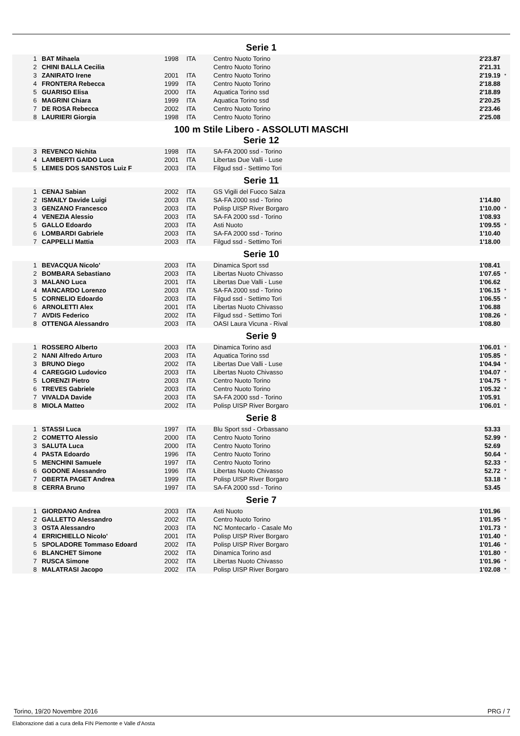Serie 1
| 1 | BAT Mihaela | 1998 | ITA | Centro Nuoto Torino | 2'23.87 | |
| 2 | CHINI BALLA Cecilia | | | Centro Nuoto Torino | 2'21.31 | |
| 3 | ZANIRATO Irene | 2001 | ITA | Centro Nuoto Torino | 2'19.19 | * |
| 4 | FRONTERA Rebecca | 1999 | ITA | Centro Nuoto Torino | 2'18.88 | |
| 5 | GUARISO Elisa | 2000 | ITA | Aquatica Torino ssd | 2'18.89 | |
| 6 | MAGRINI Chiara | 1999 | ITA | Aquatica Torino ssd | 2'20.25 | |
| 7 | DE ROSA Rebecca | 2002 | ITA | Centro Nuoto Torino | 2'23.46 | |
| 8 | LAURIERI Giorgia | 1998 | ITA | Centro Nuoto Torino | 2'25.08 | |
100 m Stile Libero - ASSOLUTI MASCHI
Serie 12
| 3 | REVENCO Nichita | 1998 | ITA | SA-FA 2000 ssd - Torino | | |
| 4 | LAMBERTI GAIDO Luca | 2001 | ITA | Libertas Due Valli - Luse | | |
| 5 | LEMES DOS SANSTOS Luiz F | 2003 | ITA | Filgud ssd - Settimo Tori | | |
Serie 11
| 1 | CENAJ Sabian | 2002 | ITA | GS Vigili del Fuoco Salza | | |
| 2 | ISMAILY Davide Luigi | 2003 | ITA | SA-FA 2000 ssd - Torino | 1'14.80 | |
| 3 | GENZANO Francesco | 2003 | ITA | Polisp UISP River Borgaro | 1'10.00 | * |
| 4 | VENEZIA Alessio | 2003 | ITA | SA-FA 2000 ssd - Torino | 1'08.93 | |
| 5 | GALLO Edoardo | 2003 | ITA | Asti Nuoto | 1'09.55 | * |
| 6 | LOMBARDI Gabriele | 2003 | ITA | SA-FA 2000 ssd - Torino | 1'10.40 | |
| 7 | CAPPELLI Mattia | 2003 | ITA | Filgud ssd - Settimo Tori | 1'18.00 | |
Serie 10
| 1 | BEVACQUA Nicolo' | 2003 | ITA | Dinamica Sport ssd | 1'08.41 | |
| 2 | BOMBARA Sebastiano | 2003 | ITA | Libertas Nuoto Chivasso | 1'07.65 | * |
| 3 | MALANO Luca | 2001 | ITA | Libertas Due Valli - Luse | 1'06.62 | |
| 4 | MANCARDO Lorenzo | 2003 | ITA | SA-FA 2000 ssd - Torino | 1'06.15 | * |
| 5 | CORNELIO Edoardo | 2003 | ITA | Filgud ssd - Settimo Tori | 1'06.55 | * |
| 6 | ARNOLETTI Alex | 2001 | ITA | Libertas Nuoto Chivasso | 1'06.88 | |
| 7 | AVDIS Federico | 2002 | ITA | Filgud ssd - Settimo Tori | 1'08.26 | * |
| 8 | OTTENGA Alessandro | 2003 | ITA | OASI Laura Vicuna - Rival | 1'08.80 | |
Serie 9
| 1 | ROSSERO Alberto | 2003 | ITA | Dinamica Torino asd | 1'06.01 | * |
| 2 | NANI Alfredo Arturo | 2003 | ITA | Aquatica Torino ssd | 1'05.85 | * |
| 3 | BRUNO Diego | 2002 | ITA | Libertas Due Valli - Luse | 1'04.94 | * |
| 4 | CAREGGIO Ludovico | 2003 | ITA | Libertas Nuoto Chivasso | 1'04.07 | * |
| 5 | LORENZI Pietro | 2003 | ITA | Centro Nuoto Torino | 1'04.75 | * |
| 6 | TREVES Gabriele | 2003 | ITA | Centro Nuoto Torino | 1'05.32 | * |
| 7 | VIVALDA Davide | 2003 | ITA | SA-FA 2000 ssd - Torino | 1'05.91 | |
| 8 | MIOLA Matteo | 2002 | ITA | Polisp UISP River Borgaro | 1'06.01 | * |
Serie 8
| 1 | STASSI Luca | 1997 | ITA | Blu Sport ssd - Orbassano | 53.33 | |
| 2 | COMETTO Alessio | 2000 | ITA | Centro Nuoto Torino | 52.99 | * |
| 3 | SALUTA Luca | 2000 | ITA | Centro Nuoto Torino | 52.69 | |
| 4 | PASTA Edoardo | 1996 | ITA | Centro Nuoto Torino | 50.64 | * |
| 5 | MENCHINI Samuele | 1997 | ITA | Centro Nuoto Torino | 52.33 | * |
| 6 | GODONE Alessandro | 1996 | ITA | Libertas Nuoto Chivasso | 52.72 | * |
| 7 | OBERTA PAGET Andrea | 1999 | ITA | Polisp UISP River Borgaro | 53.18 | * |
| 8 | CERRA Bruno | 1997 | ITA | SA-FA 2000 ssd - Torino | 53.45 | |
Serie 7
| 1 | GIORDANO Andrea | 2003 | ITA | Asti Nuoto | 1'01.96 | |
| 2 | GALLETTO Alessandro | 2002 | ITA | Centro Nuoto Torino | 1'01.95 | * |
| 3 | OSTA Alessandro | 2003 | ITA | NC Montecarlo - Casale Mo | 1'01.73 | * |
| 4 | ERRICHIELLO Nicolo' | 2001 | ITA | Polisp UISP River Borgaro | 1'01.40 | * |
| 5 | SPOLADORE Tommaso Edoard | 2002 | ITA | Polisp UISP River Borgaro | 1'01.46 | * |
| 6 | BLANCHET Simone | 2002 | ITA | Dinamica Torino asd | 1'01.80 | * |
| 7 | RUSCA Simone | 2002 | ITA | Libertas Nuoto Chivasso | 1'01.96 | * |
| 8 | MALATRASI Jacopo | 2002 | ITA | Polisp UISP River Borgaro | 1'02.08 | * |
Torino, 19/20 Novembre 2016 PRG / 7
Elaborazione dati a cura della FIN Piemonte e Valle d'Aosta